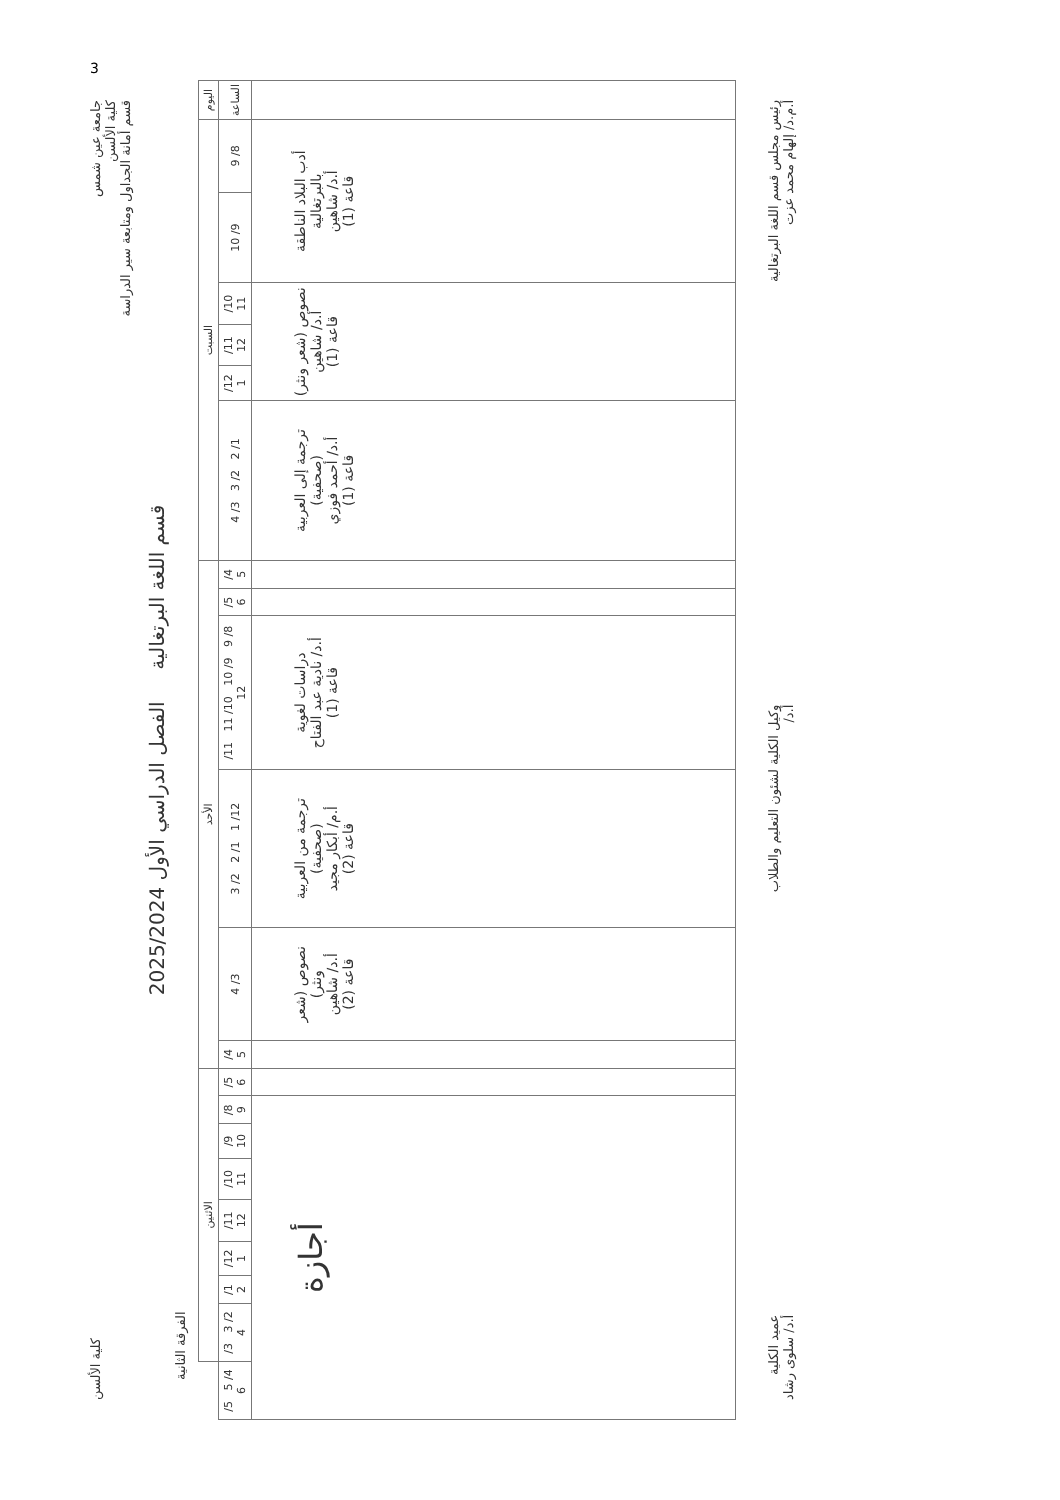جامعة عين شمس
كلية الألسن
قسم أمانة الجداول ومتابعة سير الدراسة
كلية الألسن
قسم اللغة البرتغالية الفصل الدراسي الأول 2025/2024
الفرقة الثانية
| اليوم | السبت | | | | | | الأحد | | | | | | الاثنين | | | | | | | | |
| --- | --- | --- | --- | --- | --- | --- | --- | --- | --- | --- | --- | --- | --- | --- | --- | --- | --- | --- | --- | --- | --- |
| الساعة | 8/ 9 | 9/ 10 | 10/ 11 | 11/ 12 | 12/ 1 | 1/ 2 2/ 3 3/ 4 | 4/ 5 | 5/ 6 | 8/ 9 9/ 10 10/ 11 11/ 12 | 12/ 1 1/ 2 2/ 3 | 3/ 4 | 4/ 5 | 5/ 6 | 8/ 9 | 9/ 10 | 10/ 11 | 11/ 12 | 12/ 1 | 1/ 2 | 2/ 3 3/ 4 | 4/ 5 5/ 6 |
| | أدب البلاد الناطقة بالبرتغالية أ.د/ شاهين قاعة (1) | | نصوص (شعر ونثر) أ.د/ شاهين قاعة (1) | | | ترجمة إلى العربية (صحفية) أ.د/ أحمد فوزي قاعة (1) | | | دراسات لغوية أ.د/ نادية عبد الفتاح قاعة (1) | ترجمة من العربية (صحفية) أ.م/ أبكار مجيد قاعة (2) | نصوص (شعر ونثر) أ.د/ شاهين قاعة (2) | | | أجازة | | | | | | | |
رئيس مجلس قسم اللغة البرتغالية
أ.م.د/ إلهام محمد عزت
وكيل الكلية لشئون التعليم والطلاب
أ.د/
عميد الكلية
أ.د/ سلوى رشاد
3